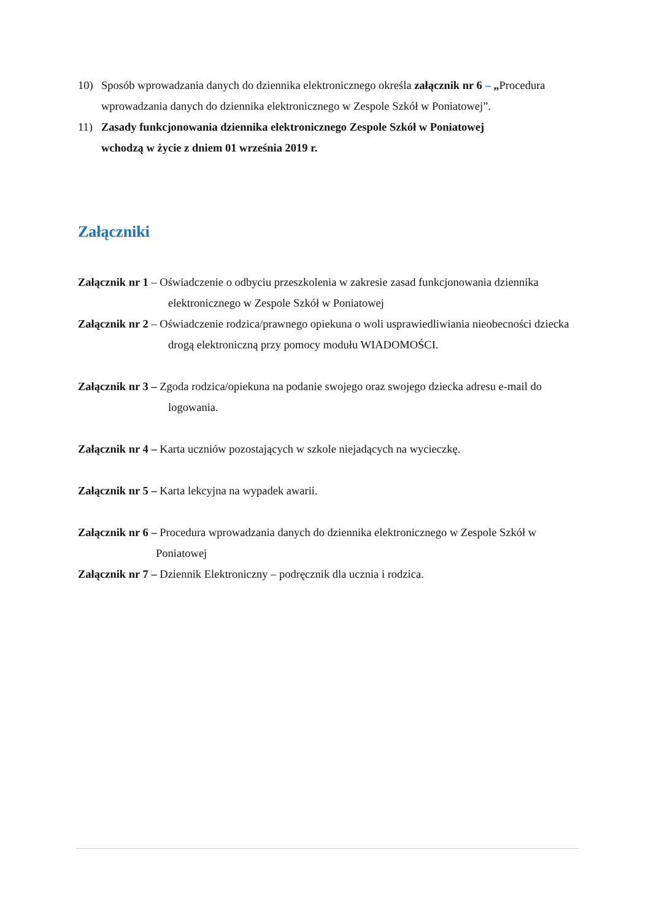10) Sposób wprowadzania danych do dziennika elektronicznego określa załącznik nr 6 – „Procedura wprowadzania danych do dziennika elektronicznego w Zespole Szkół w Poniatowej”.
11) Zasady funkcjonowania dziennika elektronicznego Zespole Szkół w Poniatowej
wchodzą w życie z dniem 01 września 2019 r.
Załączniki
Załącznik nr 1 – Oświadczenie o odbyciu przeszkolenia w zakresie zasad funkcjonowania dziennika elektronicznego w Zespole Szkół w Poniatowej
Załącznik nr 2 – Oświadczenie rodzica/prawnego opiekuna o woli usprawiedliwiania nieobecności dziecka drogą elektroniczną przy pomocy modułu WIADOMOŚCI.
Załącznik nr 3 – Zgoda rodzica/opiekuna na podanie swojego oraz swojego dziecka adresu e-mail do logowania.
Załącznik nr 4 – Karta uczniów pozostających w szkole niejadących na wycieczkę.
Załącznik nr 5 – Karta lekcyjna na wypadek awarii.
Załącznik nr 6 – Procedura wprowadzania danych do dziennika elektronicznego w Zespole Szkół w Poniatowej
Załącznik nr 7 – Dziennik Elektroniczny – podręcznik dla ucznia i rodzica.